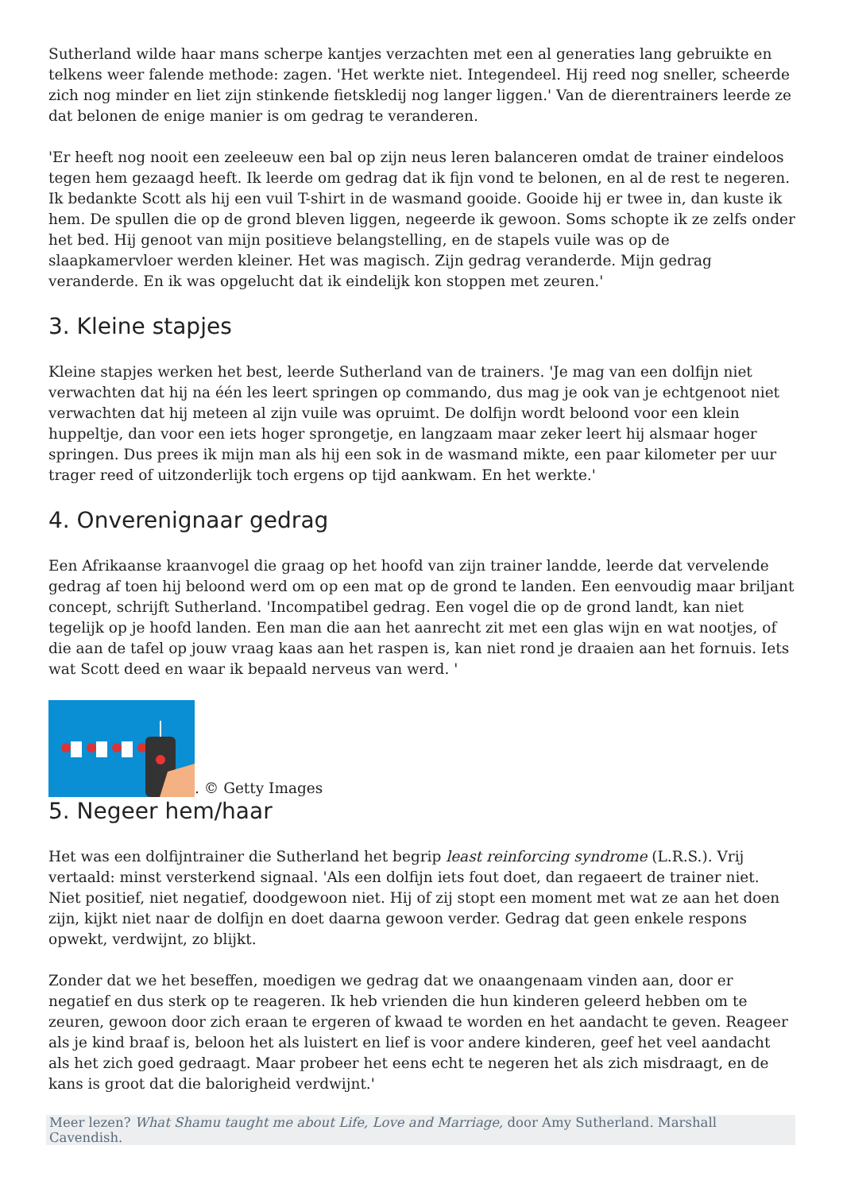Sutherland wilde haar mans scherpe kantjes verzachten met een al generaties lang gebruikte en telkens weer falende methode: zagen. 'Het werkte niet. Integendeel. Hij reed nog sneller, scheerde zich nog minder en liet zijn stinkende fietskledij nog langer liggen.' Van de dierentrainers leerde ze dat belonen de enige manier is om gedrag te veranderen.
'Er heeft nog nooit een zeeleeuw een bal op zijn neus leren balanceren omdat de trainer eindeloos tegen hem gezaagd heeft. Ik leerde om gedrag dat ik fijn vond te belonen, en al de rest te negeren. Ik bedankte Scott als hij een vuil T-shirt in de wasmand gooide. Gooide hij er twee in, dan kuste ik hem. De spullen die op de grond bleven liggen, negeerde ik gewoon. Soms schopte ik ze zelfs onder het bed. Hij genoot van mijn positieve belangstelling, en de stapels vuile was op de slaapkamervloer werden kleiner. Het was magisch. Zijn gedrag veranderde. Mijn gedrag veranderde. En ik was opgelucht dat ik eindelijk kon stoppen met zeuren.'
3. Kleine stapjes
Kleine stapjes werken het best, leerde Sutherland van de trainers. 'Je mag van een dolfijn niet verwachten dat hij na één les leert springen op commando, dus mag je ook van je echtgenoot niet verwachten dat hij meteen al zijn vuile was opruimt. De dolfijn wordt beloond voor een klein huppeltje, dan voor een iets hoger sprongetje, en langzaam maar zeker leert hij alsmaar hoger springen. Dus prees ik mijn man als hij een sok in de wasmand mikte, een paar kilometer per uur trager reed of uitzonderlijk toch ergens op tijd aankwam. En het werkte.'
4. Onverenignaar gedrag
Een Afrikaanse kraanvogel die graag op het hoofd van zijn trainer landde, leerde dat vervelende gedrag af toen hij beloond werd om op een mat op de grond te landen. Een eenvoudig maar briljant concept, schrijft Sutherland. 'Incompatibel gedrag. Een vogel die op de grond landt, kan niet tegelijk op je hoofd landen. Een man die aan het aanrecht zit met een glas wijn en wat nootjes, of die aan de tafel op jouw vraag kaas aan het raspen is, kan niet rond je draaien aan het fornuis. Iets wat Scott deed en waar ik bepaald nerveus van werd. '
. © Getty Images
5. Negeer hem/haar
Het was een dolfijntrainer die Sutherland het begrip least reinforcing syndrome (L.R.S.). Vrij vertaald: minst versterkend signaal. 'Als een dolfijn iets fout doet, dan regaeert de trainer niet. Niet positief, niet negatief, doodgewoon niet. Hij of zij stopt een moment met wat ze aan het doen zijn, kijkt niet naar de dolfijn en doet daarna gewoon verder. Gedrag dat geen enkele respons opwekt, verdwijnt, zo blijkt.
Zonder dat we het beseffen, moedigen we gedrag dat we onaangenaam vinden aan, door er negatief en dus sterk op te reageren. Ik heb vrienden die hun kinderen geleerd hebben om te zeuren, gewoon door zich eraan te ergeren of kwaad te worden en het aandacht te geven. Reageer als je kind braaf is, beloon het als luistert en lief is voor andere kinderen, geef het veel aandacht als het zich goed gedraagt. Maar probeer het eens echt te negeren het als zich misdraagt, en de kans is groot dat die balorigheid verdwijnt.'
Meer lezen? What Shamu taught me about Life, Love and Marriage, door Amy Sutherland. Marshall Cavendish.